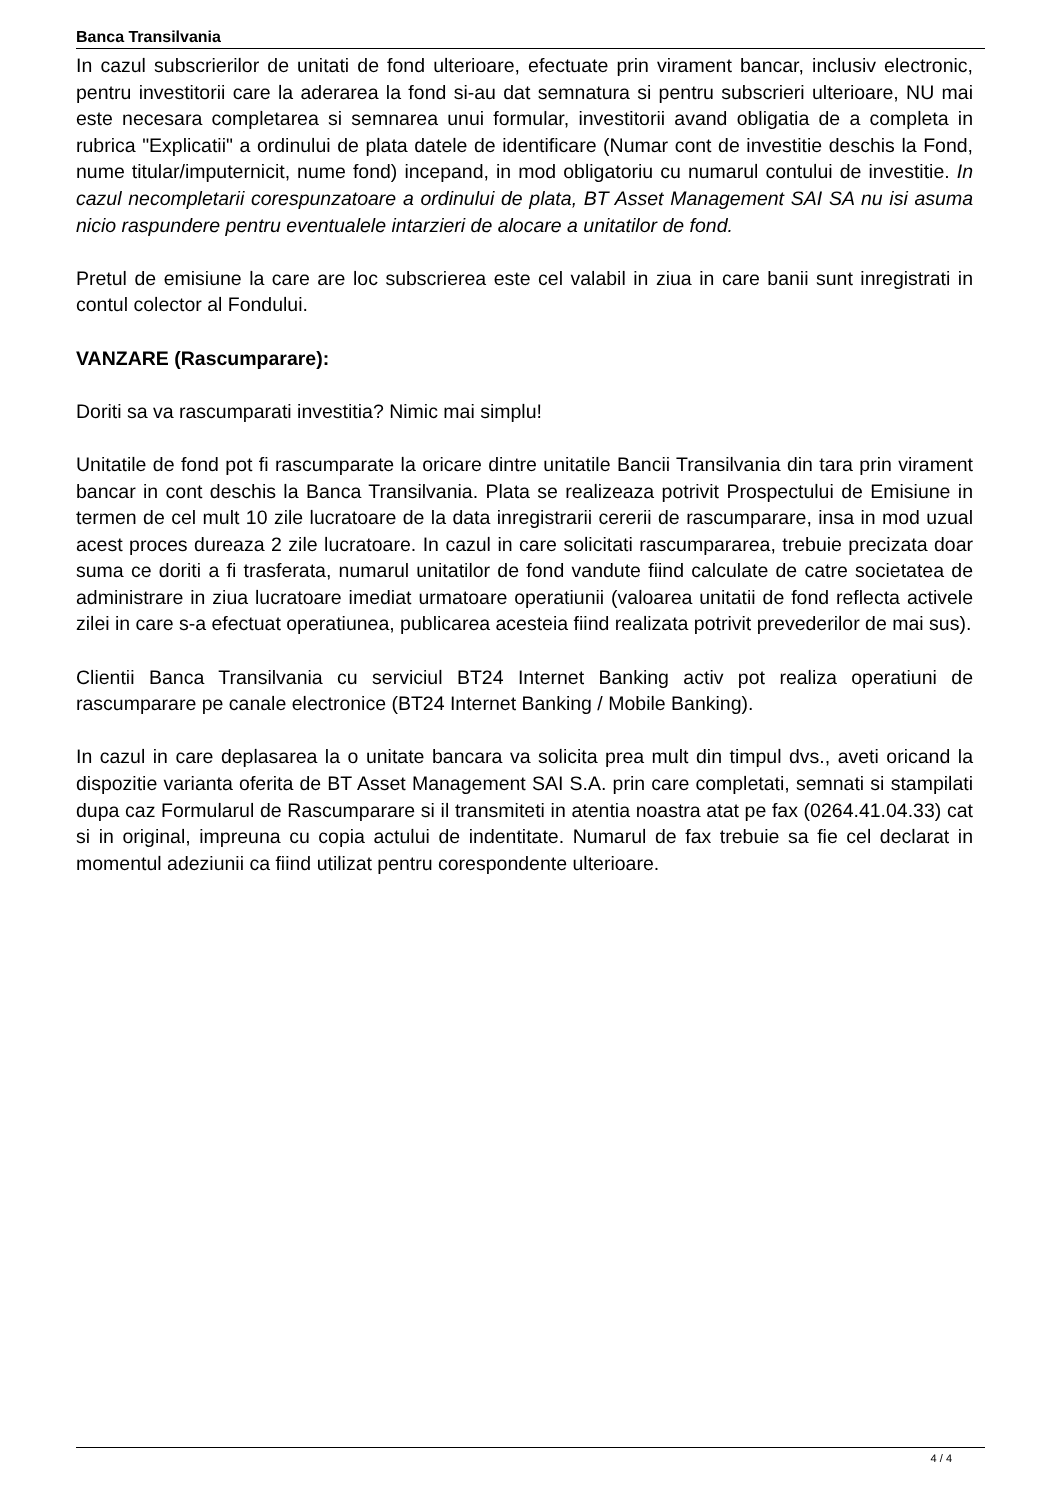Banca Transilvania
In cazul subscrierilor de unitati de fond ulterioare, efectuate prin virament bancar, inclusiv electronic, pentru investitorii care la aderarea la fond si-au dat semnatura si pentru subscrieri ulterioare, NU mai este necesara completarea si semnarea unui formular, investitorii avand obligatia de a completa in rubrica "Explicatii" a ordinului de plata datele de identificare (Numar cont de investitie deschis la Fond, nume titular/imputernicit, nume fond) incepand, in mod obligatoriu cu numarul contului de investitie. In cazul necompletarii corespunzatoare a ordinului de plata, BT Asset Management SAI SA nu isi asuma nicio raspundere pentru eventualele intarzieri de alocare a unitatilor de fond.
Pretul de emisiune la care are loc subscrierea este cel valabil in ziua in care banii sunt inregistrati in contul colector al Fondului.
VANZARE (Rascumparare):
Doriti sa va rascumparati investitia? Nimic mai simplu!
Unitatile de fond pot fi rascumparate la oricare dintre unitatile Bancii Transilvania din tara prin virament bancar in cont deschis la Banca Transilvania. Plata se realizeaza potrivit Prospectului de Emisiune in termen de cel mult 10 zile lucratoare de la data inregistrarii cererii de rascumparare, insa in mod uzual acest proces dureaza 2 zile lucratoare. In cazul in care solicitati rascumpararea, trebuie precizata doar suma ce doriti a fi trasferata, numarul unitatilor de fond vandute fiind calculate de catre societatea de administrare in ziua lucratoare imediat urmatoare operatiunii (valoarea unitatii de fond reflecta activele zilei in care s-a efectuat operatiunea, publicarea acesteia fiind realizata potrivit prevederilor de mai sus).
Clientii Banca Transilvania cu serviciul BT24 Internet Banking activ pot realiza operatiuni de rascumparare pe canale electronice (BT24 Internet Banking / Mobile Banking).
In cazul in care deplasarea la o unitate bancara va solicita prea mult din timpul dvs., aveti oricand la dispozitie varianta oferita de BT Asset Management SAI S.A. prin care completati, semnati si stampilati dupa caz Formularul de Rascumparare si il transmiteti in atentia noastra atat pe fax (0264.41.04.33) cat si in original, impreuna cu copia actului de indentitate. Numarul de fax trebuie sa fie cel declarat in momentul adeziunii ca fiind utilizat pentru corespondente ulterioare.
4 / 4